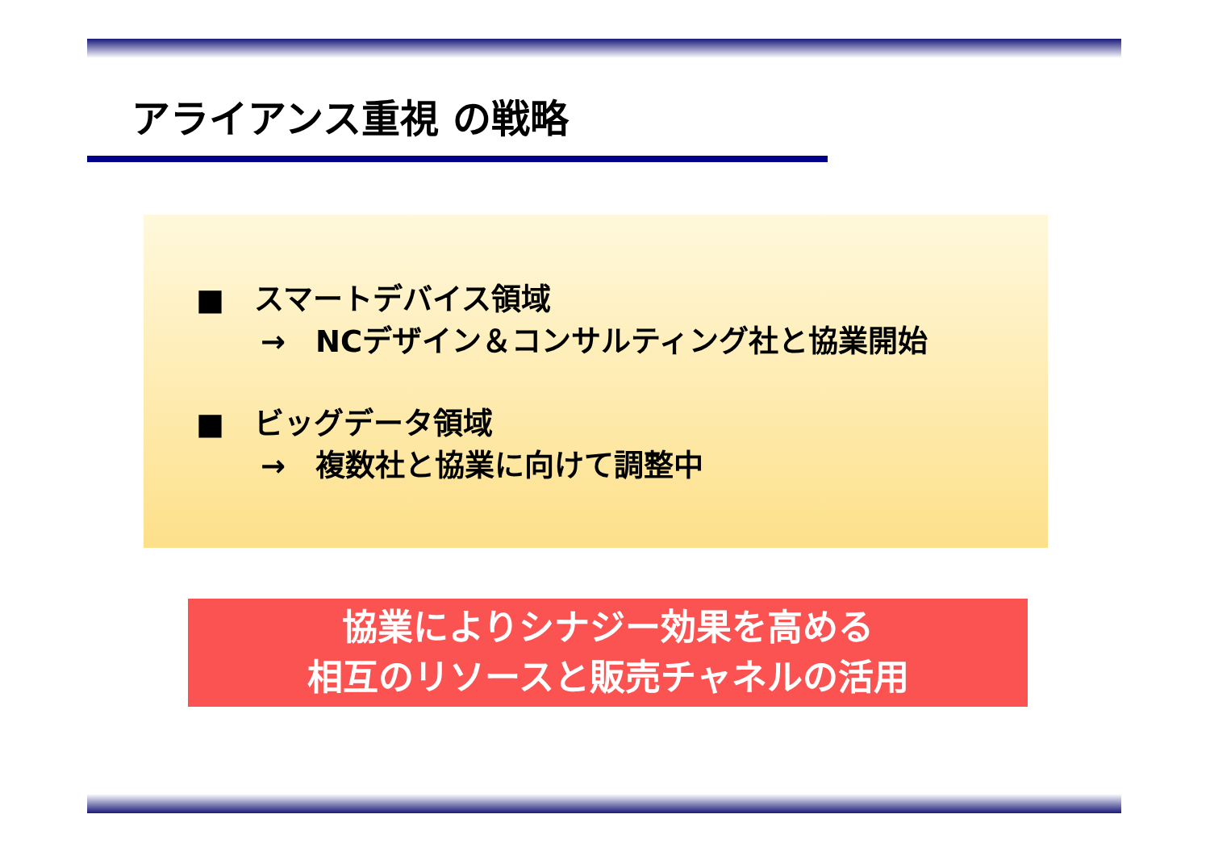アライアンス重視 の戦略
■　スマートデバイス領域
→　NCデザイン＆コンサルティング社と協業開始
■　ビッグデータ領域
→　複数社と協業に向けて調整中
協業によりシナジー効果を高める
相互のリソースと販売チャネルの活用